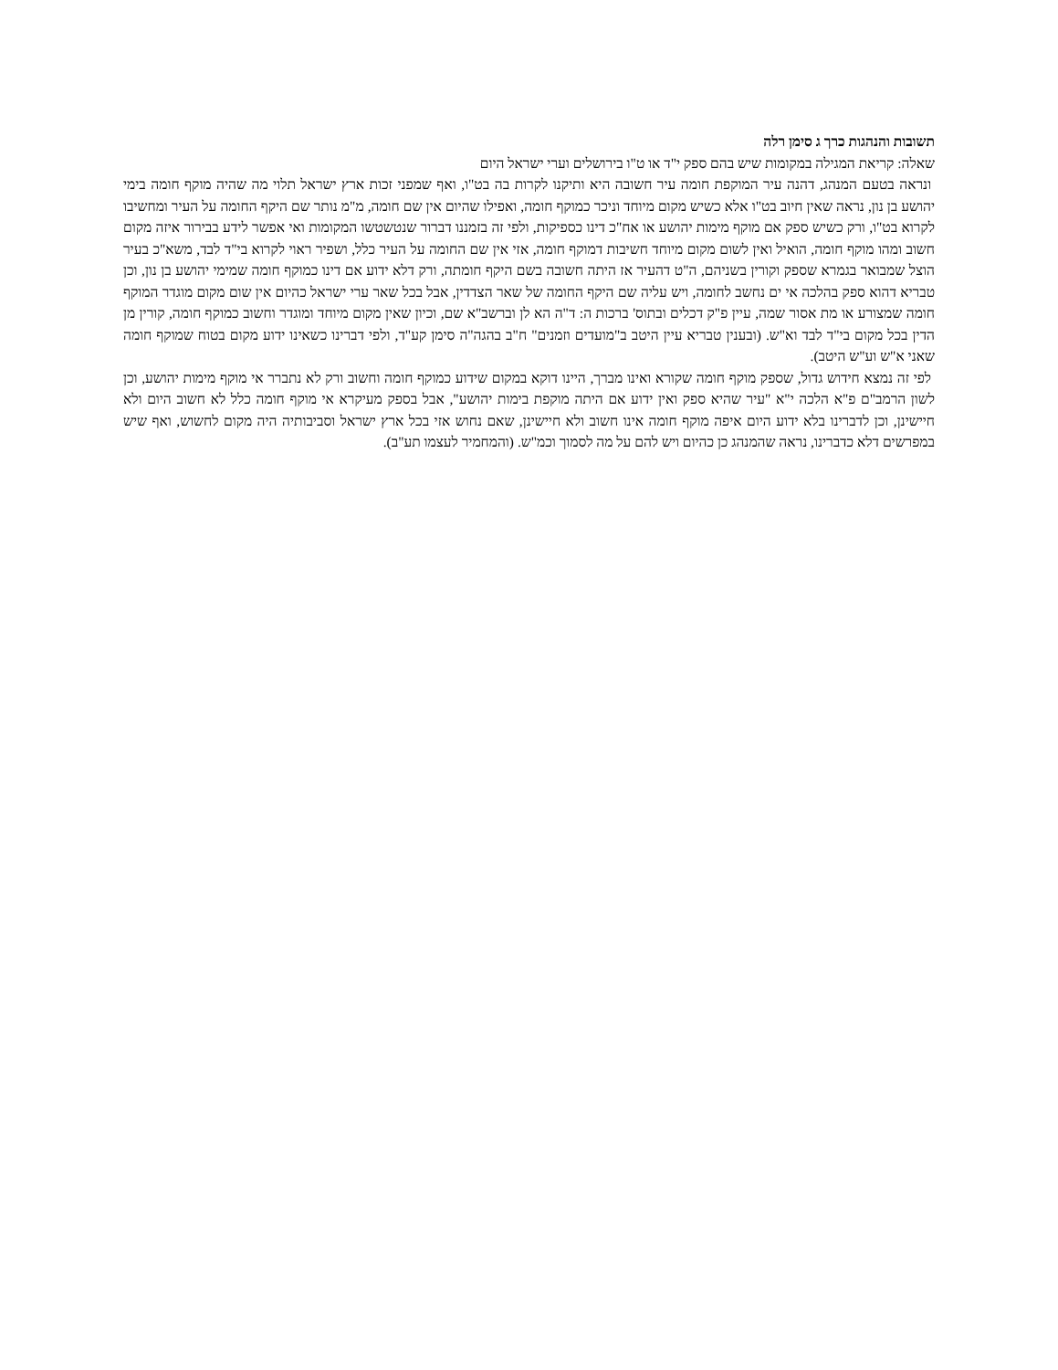תשובות והנהגות כרך ג סימן רלה
שאלה: קריאת המגילה במקומות שיש בהם ספק י"ד או ט"ו בירושלים וערי ישראל היום
ונראה בטעם המנהג, דהנה עיר המוקפת חומה עיר חשובה היא ותיקנו לקרות בה בט"ו, ואף שמפני זכות ארץ ישראל תלוי מה שהיה מוקף חומה בימי יהושע בן נון, נראה שאין חיוב בט"ו אלא כשיש מקום מיוחד וניכר כמוקף חומה, ואפילו שהיום אין שם חומה, מ"מ נותר שם היקף החומה על העיר ומחשיבו לקרוא בט"ו, ורק כשיש ספק אם מוקף מימות יהושע או אח"כ דינו כספיקות, ולפי זה בזמננו דברור שנטשטשו המקומות ואי אפשר לידע בבירור איזה מקום חשוב ומהו מוקף חומה, הואיל ואין לשום מקום מיוחד חשיבות דמוקף חומה, אזי אין שם החומה על העיר כלל, ושפיר ראוי לקרוא בי"ד לבד, משא"כ בעיר הוצל שמבואר בגמרא שספק וקורין בשניהם, ה"ט דהעיר אז היתה חשובה בשם היקף חומתה, ורק דלא ידוע אם דינו כמוקף חומה שמימי יהושע בן נון, וכן טבריא דהוא ספק בהלכה אי ים נחשב לחומה, ויש עליה שם היקף החומה של שאר הצדדין, אבל בכל שאר ערי ישראל כהיום אין שום מקום מוגדר המוקף חומה שמצורע או מת אסור שמה, עיין פ"ק דכלים ובתוס' ברכות ה: ד"ה הא לן וברשב"א שם, וכיון שאין מקום מיוחד ומוגדר וחשוב כמוקף חומה, קורין מן הדין בכל מקום בי"ד לבד וא"ש. (ובענין טבריא עיין היטב ב"מועדים וזמנים" ח"ב בהגה"ה סימן קע"ד, ולפי דברינו כשאינו ידוע מקום בטוח שמוקף חומה שאני א"ש וע"ש היטב).
לפי זה נמצא חידוש גדול, שספק מוקף חומה שקורא ואינו מברך, היינו דוקא במקום שידוע כמוקף חומה וחשוב ורק לא נתברר אי מוקף מימות יהושע, וכן לשון הרמב"ם פ"א הלכה י"א "עיר שהיא ספק ואין ידוע אם היתה מוקפת בימות יהושע", אבל בספק מעיקרא אי מוקף חומה כלל לא חשוב היום ולא חיישינן, וכן לדברינו בלא ידוע היום איפה מוקף חומה אינו חשוב ולא חיישינן, שאם נחוש אזי בכל ארץ ישראל וסביבותיה היה מקום לחשוש, ואף שיש במפרשים דלא כדברינו, נראה שהמנהג כן כהיום ויש להם על מה לסמוך וכמ"ש. (והמחמיר לעצמו תע"ב).